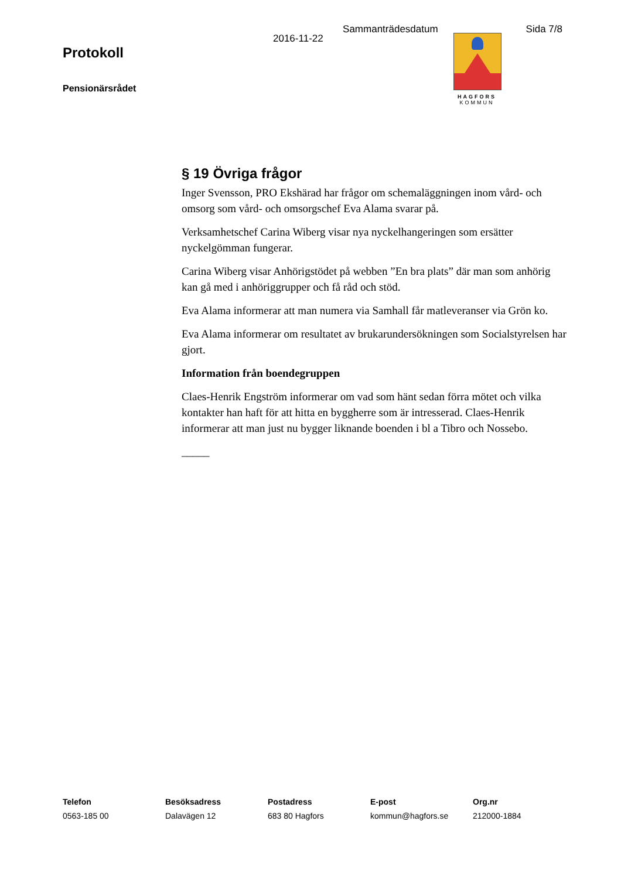Sammanträdesdatum Sida 7/8
Protokoll
Pensionärsrådet
2016-11-22
HAGFORS
KOMMUN
§ 19 Övriga frågor
Inger Svensson, PRO Ekshärad har frågor om schemaläggningen inom vård- och omsorg som vård- och omsorgschef Eva Alama svarar på.
Verksamhetschef Carina Wiberg visar nya nyckelhangeringen som ersätter nyckelgömman fungerar.
Carina Wiberg visar Anhörigstödet på webben ”En bra plats” där man som anhörig kan gå med i anhöriggrupper och få råd och stöd.
Eva Alama informerar att man numera via Samhall får matleveranser via Grön ko.
Eva Alama informerar om resultatet av brukarundersökningen som Socialstyrelsen har gjort.
Information från boendegruppen
Claes-Henrik Engström informerar om vad som hänt sedan förra mötet och vilka kontakter han haft för att hitta en byggherre som är intresserad. Claes-Henrik informerar att man just nu bygger liknande boenden i bl a Tibro och Nossebo.
_____
Telefon
0563-185 00
Besöksadress
Dalavägen 12
Postadress
683 80 Hagfors
E-post
kommun@hagfors.se
Org.nr
212000-1884